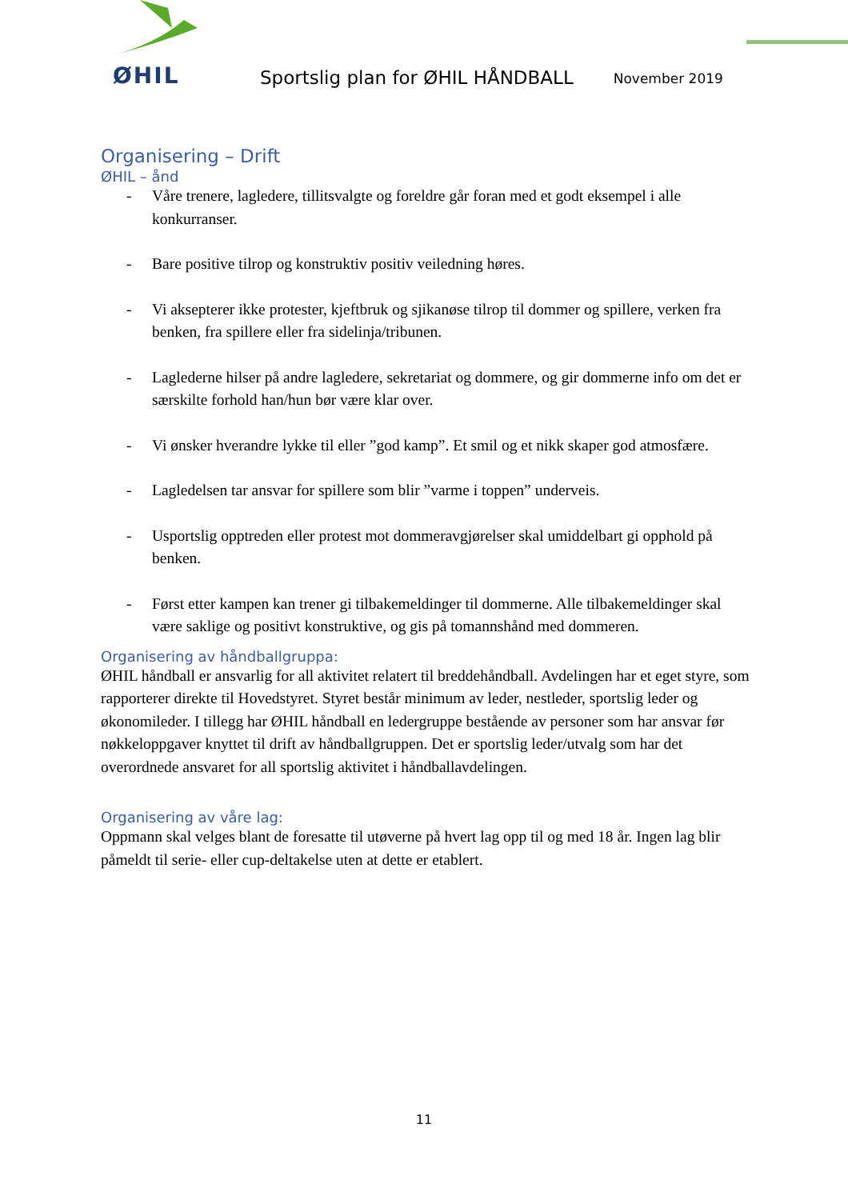ØHIL
Sportslig plan for ØHIL HÅNDBALL
November 2019
Organisering – Drift
ØHIL – ånd
- Våre trenere, lagledere, tillitsvalgte og foreldre går foran med et godt eksempel i alle konkurranser.
- Bare positive tilrop og konstruktiv positiv veiledning høres.
- Vi aksepterer ikke protester, kjeftbruk og sjikanøse tilrop til dommer og spillere, verken fra benken, fra spillere eller fra sidelinja/tribunen.
- Laglederne hilser på andre lagledere, sekretariat og dommere, og gir dommerne info om det er særskilte forhold han/hun bør være klar over.
- Vi ønsker hverandre lykke til eller ”god kamp”. Et smil og et nikk skaper god atmosfære.
- Lagledelsen tar ansvar for spillere som blir ”varme i toppen” underveis.
- Usportslig opptreden eller protest mot dommeravgjørelser skal umiddelbart gi opphold på benken.
- Først etter kampen kan trener gi tilbakemeldinger til dommerne. Alle tilbakemeldinger skal være saklige og positivt konstruktive, og gis på tomannshånd med dommeren.
Organisering av håndballgruppa:
ØHIL håndball er ansvarlig for all aktivitet relatert til breddehåndball. Avdelingen har et eget styre, som rapporterer direkte til Hovedstyret. Styret består minimum av leder, nestleder, sportslig leder og økonomileder. I tillegg har ØHIL håndball en ledergruppe bestående av personer som har ansvar før nøkkeloppgaver knyttet til drift av håndballgruppen. Det er sportslig leder/utvalg som har det overordnede ansvaret for all sportslig aktivitet i håndballavdelingen.
Organisering av våre lag:
Oppmann skal velges blant de foresatte til utøverne på hvert lag opp til og med 18 år. Ingen lag blir påmeldt til serie- eller cup-deltakelse uten at dette er etablert.
11